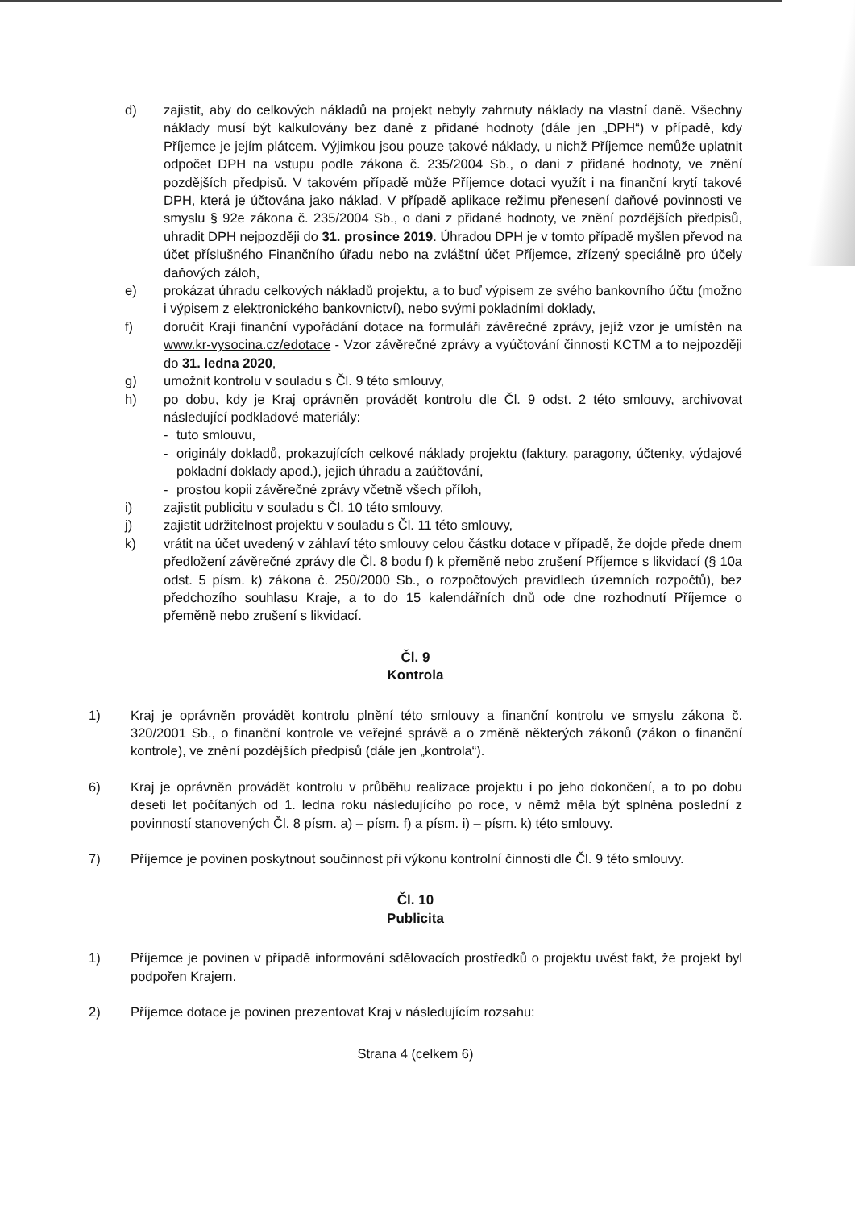d) zajistit, aby do celkových nákladů na projekt nebyly zahrnuty náklady na vlastní daně. Všechny náklady musí být kalkulovány bez daně z přidané hodnoty (dále jen „DPH“) v případě, kdy Příjemce je jejím plátcem. Výjimkou jsou pouze takové náklady, u nichž Příjemce nemůže uplatnit odpočet DPH na vstupu podle zákona č. 235/2004 Sb., o dani z přidané hodnoty, ve znění pozdějších předpisů. V takovém případě může Příjemce dotaci využít i na finanční krytí takové DPH, která je účtována jako náklad. V případě aplikace režimu přenesení daňové povinnosti ve smyslu § 92e zákona č. 235/2004 Sb., o dani z přidané hodnoty, ve znění pozdějších předpisů, uhradit DPH nejpozději do 31. prosince 2019. Úhradou DPH je v tomto případě myšlen převod na účet příslušného Finančního úřadu nebo na zvláštní účet Příjemce, zřízený speciálně pro účely daňových záloh,
e) prokázat úhradu celkových nákladů projektu, a to buď výpisem ze svého bankovního účtu (možno i výpisem z elektronického bankovnictví), nebo svými pokladními doklady,
f) doručit Kraji finanční vypořádání dotace na formuláři závěrečné zprávy, jejíž vzor je umístěn na www.kr-vysocina.cz/edotace - Vzor závěrečné zprávy a vyúčtování činnosti KCTM a to nejpozději do 31. ledna 2020,
g) umožnit kontrolu v souladu s Čl. 9 této smlouvy,
h) po dobu, kdy je Kraj oprávněn provádět kontrolu dle Čl. 9 odst. 2 této smlouvy, archivovat následující podkladové materiály:
- tuto smlouvu,
- originály dokladů, prokazujících celkové náklady projektu (faktury, paragony, účtenky, výdajové pokladní doklady apod.), jejich úhradu a zaúčtování,
- prostou kopii závěrečné zprávy včetně všech příloh,
i) zajistit publicitu v souladu s Čl. 10 této smlouvy,
j) zajistit udržitelnost projektu v souladu s Čl. 11 této smlouvy,
k) vrátit na účet uvedený v záhlaví této smlouvy celou částku dotace v případě, že dojde přede dnem předložení závěrečné zprávy dle Čl. 8 bodu f) k přeměně nebo zrušení Příjemce s likvidací (§ 10a odst. 5 písm. k) zákona č. 250/2000 Sb., o rozpočtových pravidlech územních rozpočtů), bez předchozího souhlasu Kraje, a to do 15 kalendářních dnů ode dne rozhodnutí Příjemce o přeměně nebo zrušení s likvidací.
Čl. 9
Kontrola
1) Kraj je oprávněn provádět kontrolu plnění této smlouvy a finanční kontrolu ve smyslu zákona č. 320/2001 Sb., o finanční kontrole ve veřejné správě a o změně některých zákonů (zákon o finanční kontrole), ve znění pozdějších předpisů (dále jen „kontrola“).
6) Kraj je oprávněn provádět kontrolu v průběhu realizace projektu i po jeho dokončení, a to po dobu deseti let počítaných od 1. ledna roku následujícího po roce, v němž měla být splněna poslední z povinností stanovených Čl. 8 písm. a) – písm. f) a písm. i) – písm. k) této smlouvy.
7) Příjemce je povinen poskytnout součinnost při výkonu kontrolní činnosti dle Čl. 9 této smlouvy.
Čl. 10
Publicita
1) Příjemce je povinen v případě informování sdělovacích prostředků o projektu uvést fakt, že projekt byl podpořen Krajem.
2) Příjemce dotace je povinen prezentovat Kraj v následujícím rozsahu:
Strana 4 (celkem 6)